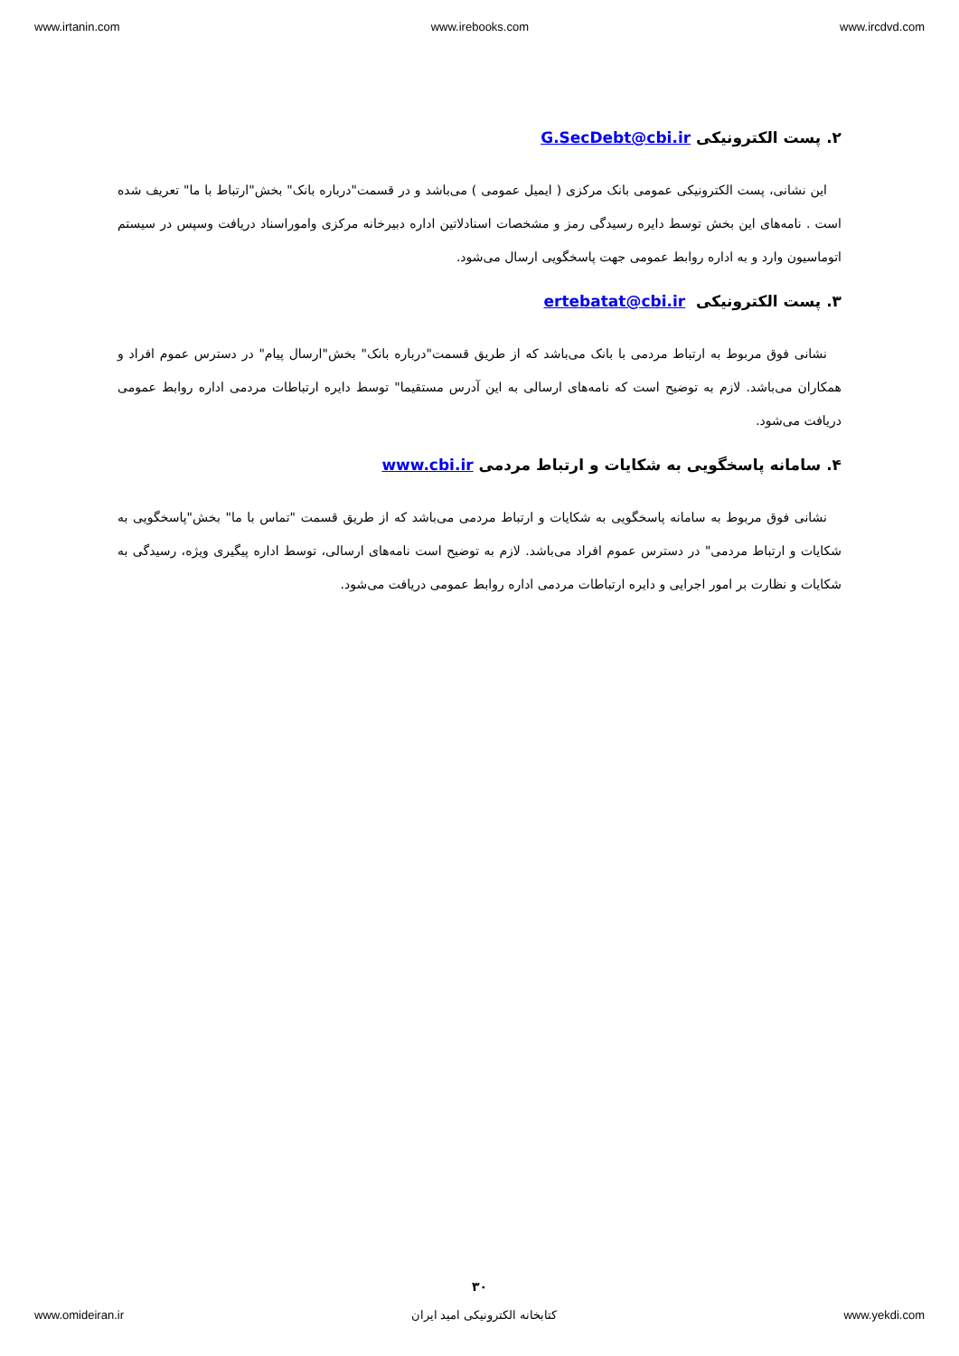www.irtanin.com www.irebooks.com www.ircdvd.com
۲. پست الکترونیکی G.SecDebt@cbi.ir
این نشانی، پست الکترونیکی عمومی بانک مرکزی ( ایمیل عمومی ) می‌باشد و در قسمت"درباره بانک" بخش"ارتباط با ما" تعریف شده است . نامه‌های این بخش توسط دایره رسیدگی رمز و مشخصات اسنادلاتین اداره دبیرخانه مرکزی واموراسناد دریافت وسپس در سیستم اتوماسیون وارد و به اداره روابط عمومی جهت پاسخگویی ارسال می‌شود.
۳. پست الکترونیکی ertebatat@cbi.ir
نشانی فوق مربوط به ارتباط مردمی با بانک می‌باشد که از طریق قسمت"درباره بانک" بخش"ارسال پیام" در دسترس عموم افراد و همکاران می‌باشد. لازم به توضیح است که نامه‌های ارسالی به این آدرس مستقیما" توسط دایره ارتباطات مردمی اداره روابط عمومی دریافت می‌شود.
۴. سامانه پاسخگویی به شکایات و ارتباط مردمی www.cbi.ir
نشانی فوق مربوط به سامانه پاسخگویی به شکایات و ارتباط مردمی می‌باشد که از طریق قسمت "تماس با ما" بخش"پاسخگویی به شکایات و ارتباط مردمی" در دسترس عموم افراد می‌باشد. لازم به توضیح است نامه‌های ارسالی، توسط اداره پیگیری ویژه، رسیدگی به شکایات و نظارت بر امور اجرایی و دایره ارتباطات مردمی اداره روابط عمومی دریافت می‌شود.
۳۰
www.omideiran.ir کتابخانه الکترونیکی امید ایران www.yekdi.com